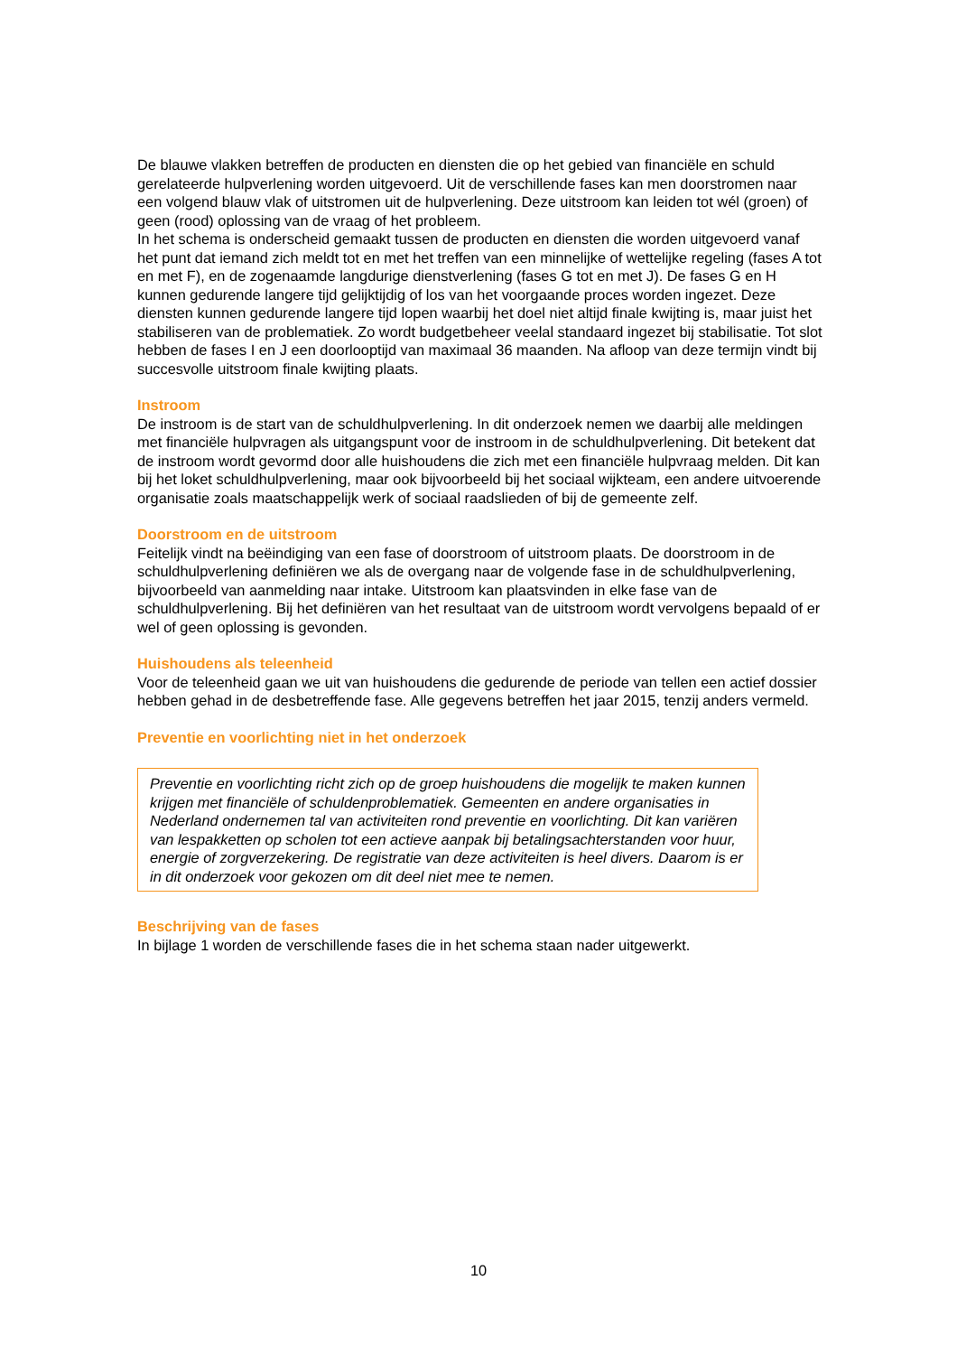De blauwe vlakken betreffen de producten en diensten die op het gebied van financiële en schuld gerelateerde hulpverlening worden uitgevoerd. Uit de verschillende fases kan men doorstromen naar een volgend blauw vlak of uitstromen uit de hulpverlening. Deze uitstroom kan leiden tot wél (groen) of geen (rood) oplossing van de vraag of het probleem.
In het schema is onderscheid gemaakt tussen de producten en diensten die worden uitgevoerd vanaf het punt dat iemand zich meldt tot en met het treffen van een minnelijke of wettelijke regeling (fases A tot en met F), en de zogenaamde langdurige dienstverlening (fases G tot en met J). De fases G en H kunnen gedurende langere tijd gelijktijdig of los van het voorgaande proces worden ingezet. Deze diensten kunnen gedurende langere tijd lopen waarbij het doel niet altijd finale kwijting is, maar juist het stabiliseren van de problematiek. Zo wordt budgetbeheer veelal standaard ingezet bij stabilisatie. Tot slot hebben de fases I en J een doorlooptijd van maximaal 36 maanden. Na afloop van deze termijn vindt bij succesvolle uitstroom finale kwijting plaats.
Instroom
De instroom is de start van de schuldhulpverlening. In dit onderzoek nemen we daarbij alle meldingen met financiële hulpvragen als uitgangspunt voor de instroom in de schuldhulpverlening. Dit betekent dat de instroom wordt gevormd door alle huishoudens die zich met een financiële hulpvraag melden. Dit kan bij het loket schuldhulpverlening, maar ook bijvoorbeeld bij het sociaal wijkteam, een andere uitvoerende organisatie zoals maatschappelijk werk of sociaal raadslieden of bij de gemeente zelf.
Doorstroom en de uitstroom
Feitelijk vindt na beëindiging van een fase of doorstroom of uitstroom plaats. De doorstroom in de schuldhulpverlening definiëren we als de overgang naar de volgende fase in de schuldhulpverlening, bijvoorbeeld van aanmelding naar intake. Uitstroom kan plaatsvinden in elke fase van de schuldhulpverlening. Bij het definiëren van het resultaat van de uitstroom wordt vervolgens bepaald of er wel of geen oplossing is gevonden.
Huishoudens als teleenheid
Voor de teleenheid gaan we uit van huishoudens die gedurende de periode van tellen een actief dossier hebben gehad in de desbetreffende fase. Alle gegevens betreffen het jaar 2015, tenzij anders vermeld.
Preventie en voorlichting niet in het onderzoek
Preventie en voorlichting richt zich op de groep huishoudens die mogelijk te maken kunnen krijgen met financiële of schuldenproblematiek. Gemeenten en andere organisaties in Nederland ondernemen tal van activiteiten rond preventie en voorlichting. Dit kan variëren van lespakketten op scholen tot een actieve aanpak bij betalingsachterstanden voor huur, energie of zorgverzekering. De registratie van deze activiteiten is heel divers. Daarom is er in dit onderzoek voor gekozen om dit deel niet mee te nemen.
Beschrijving van de fases
In bijlage 1 worden de verschillende fases die in het schema staan nader uitgewerkt.
10